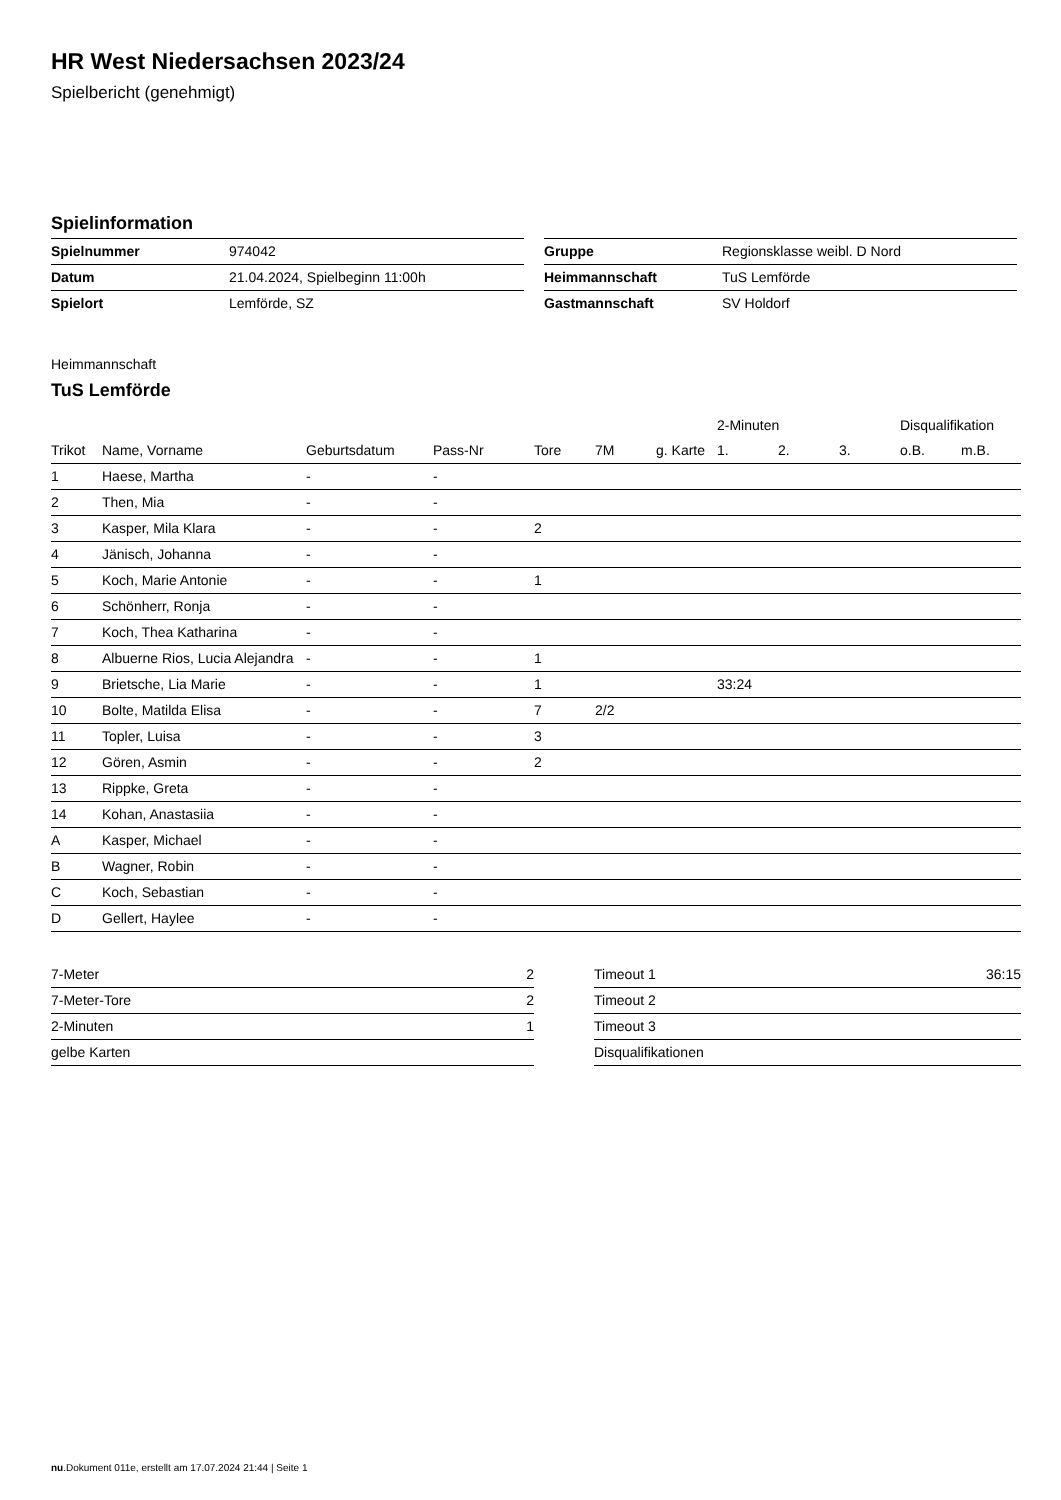HR West Niedersachsen 2023/24
Spielbericht (genehmigt)
Spielinformation
| Spielnummer | 974042 |
| Datum | 21.04.2024, Spielbeginn 11:00h |
| Spielort | Lemförde, SZ |
| Gruppe | Regionsklasse weibl. D Nord |
| Heimmannschaft | TuS Lemförde |
| Gastmannschaft | SV Holdorf |
Heimmannschaft
TuS Lemförde
| | | | | | | | 2-Minuten | | | Disqualifikation | |
| --- | --- | --- | --- | --- | --- | --- | --- | --- | --- | --- | --- |
| Trikot | Name, Vorname | Geburtsdatum | Pass-Nr | Tore | 7M | g. Karte | 1. | 2. | 3. | o.B. | m.B. |
| 1 | Haese, Martha | - | - | | | | | | | | |
| 2 | Then, Mia | - | - | | | | | | | | |
| 3 | Kasper, Mila Klara | - | - | 2 | | | | | | | |
| 4 | Jänisch, Johanna | - | - | | | | | | | | |
| 5 | Koch, Marie Antonie | - | - | 1 | | | | | | | |
| 6 | Schönherr, Ronja | - | - | | | | | | | | |
| 7 | Koch, Thea Katharina | - | - | | | | | | | | |
| 8 | Albuerne Rios, Lucia Alejandra | - | - | 1 | | | | | | | |
| 9 | Brietsche, Lia Marie | - | - | 1 | | | 33:24 | | | | |
| 10 | Bolte, Matilda Elisa | - | - | 7 | 2/2 | | | | | | |
| 11 | Topler, Luisa | - | - | 3 | | | | | | | |
| 12 | Gören, Asmin | - | - | 2 | | | | | | | |
| 13 | Rippke, Greta | - | - | | | | | | | | |
| 14 | Kohan, Anastasiia | - | - | | | | | | | | |
| A | Kasper, Michael | - | - | | | | | | | | |
| B | Wagner, Robin | - | - | | | | | | | | |
| C | Koch, Sebastian | - | - | | | | | | | | |
| D | Gellert, Haylee | - | - | | | | | | | | |
| 7-Meter | 2 |
| 7-Meter-Tore | 2 |
| 2-Minuten | 1 |
| gelbe Karten | |
| Timeout 1 | 36:15 |
| Timeout 2 | |
| Timeout 3 | |
| Disqualifikationen | |
nu.Dokument 011e, erstellt am 17.07.2024 21:44 | Seite 1